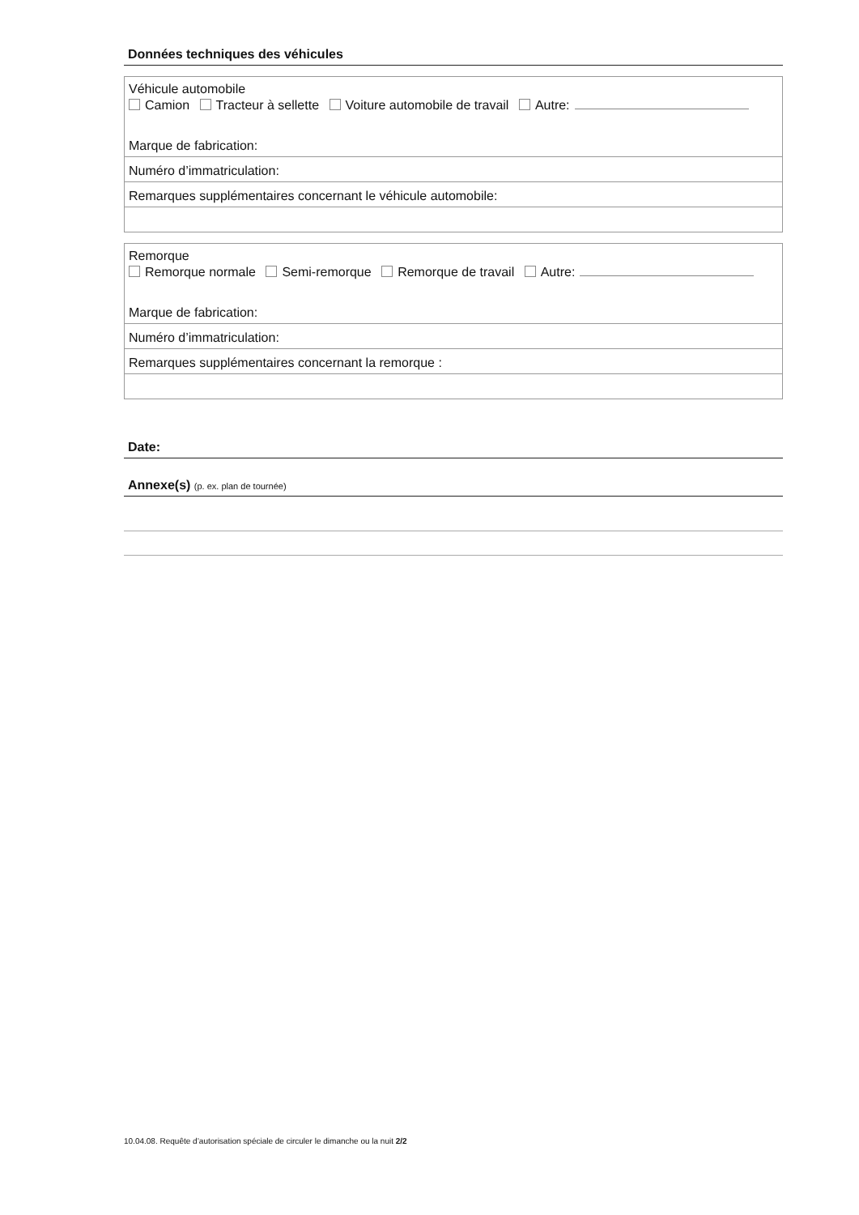Données techniques des véhicules
Véhicule automobile
Camion Tracteur à sellette Voiture automobile de travail Autre:
Marque de fabrication:
Numéro d’immatriculation:
Remarques supplémentaires concernant le véhicule automobile:
Remorque
Remorque normale Semi-remorque Remorque de travail Autre:
Marque de fabrication:
Numéro d’immatriculation:
Remarques supplémentaires concernant la remorque :
Date:
Annexe(s) (p. ex. plan de tournée)
10.04.08. Requête d’autorisation spéciale de circuler le dimanche ou la nuit 2/2